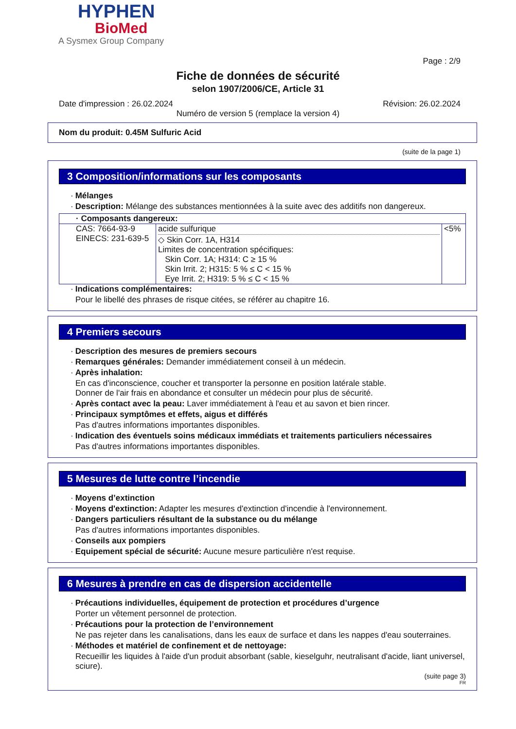HYPHEN
BioMed
A Sysmex Group Company
Page : 2/9
Fiche de données de sécurité
selon 1907/2006/CE, Article 31
Date d'impression : 26.02.2024 Révision: 26.02.2024
Numéro de version 5 (remplace la version 4)
Nom du produit: 0.45M Sulfuric Acid
(suite de la page 1)
3 Composition/informations sur les composants
· Mélanges
· Description: Mélange des substances mentionnées à la suite avec des additifs non dangereux.
| · Composants dangereux: | | |
| CAS: 7664-93-9 EINECS: 231-639-5 | acide sulfurique ◇ Skin Corr. 1A, H314 Limites de concentration spécifiques: Skin Corr. 1A; H314: C ≥ 15 % Skin Irrit. 2; H315: 5 % ≤ C < 15 % Eye Irrit. 2; H319: 5 % ≤ C < 15 % | <5% |
· Indications complémentaires:
Pour le libellé des phrases de risque citées, se référer au chapitre 16.
4 Premiers secours
· Description des mesures de premiers secours
· Remarques générales: Demander immédiatement conseil à un médecin.
· Après inhalation:
En cas d'inconscience, coucher et transporter la personne en position latérale stable.
Donner de l'air frais en abondance et consulter un médecin pour plus de sécurité.
· Après contact avec la peau: Laver immédiatement à l'eau et au savon et bien rincer.
· Principaux symptômes et effets, aigus et différés
Pas d'autres informations importantes disponibles.
· Indication des éventuels soins médicaux immédiats et traitements particuliers nécessaires
Pas d'autres informations importantes disponibles.
5 Mesures de lutte contre l’incendie
· Moyens d’extinction
· Moyens d'extinction: Adapter les mesures d'extinction d'incendie à l'environnement.
· Dangers particuliers résultant de la substance ou du mélange
Pas d'autres informations importantes disponibles.
· Conseils aux pompiers
· Equipement spécial de sécurité: Aucune mesure particulière n'est requise.
6 Mesures à prendre en cas de dispersion accidentelle
· Précautions individuelles, équipement de protection et procédures d’urgence
Porter un vêtement personnel de protection.
· Précautions pour la protection de l’environnement
Ne pas rejeter dans les canalisations, dans les eaux de surface et dans les nappes d'eau souterraines.
· Méthodes et matériel de confinement et de nettoyage:
Recueillir les liquides à l'aide d'un produit absorbant (sable, kieselguhr, neutralisant d'acide, liant universel, sciure).
(suite page 3)
FR